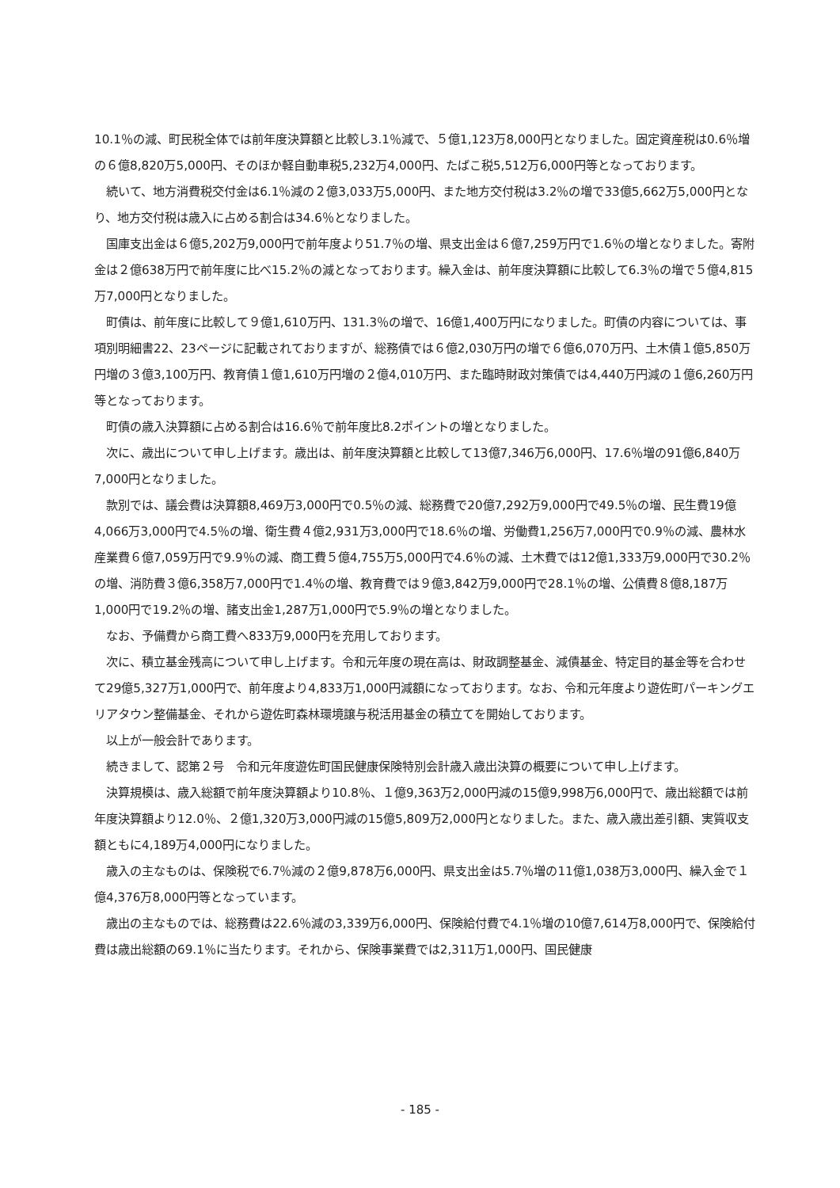10.1％の減、町民税全体では前年度決算額と比較し3.1％減で、５億1,123万8,000円となりました。固定資産税は0.6％増の６億8,820万5,000円、そのほか軽自動車税5,232万4,000円、たばこ税5,512万6,000円等となっております。
続いて、地方消費税交付金は6.1％減の２億3,033万5,000円、また地方交付税は3.2％の増で33億5,662万5,000円となり、地方交付税は歳入に占める割合は34.6％となりました。
国庫支出金は６億5,202万9,000円で前年度より51.7％の増、県支出金は６億7,259万円で1.6％の増となりました。寄附金は２億638万円で前年度に比べ15.2％の減となっております。繰入金は、前年度決算額に比較して6.3％の増で５億4,815万7,000円となりました。
町債は、前年度に比較して９億1,610万円、131.3％の増で、16億1,400万円になりました。町債の内容については、事項別明細書22、23ページに記載されておりますが、総務債では６億2,030万円の増で６億6,070万円、土木債１億5,850万円増の３億3,100万円、教育債１億1,610万円増の２億4,010万円、また臨時財政対策債では4,440万円減の１億6,260万円等となっております。
町債の歳入決算額に占める割合は16.6％で前年度比8.2ポイントの増となりました。
次に、歳出について申し上げます。歳出は、前年度決算額と比較して13億7,346万6,000円、17.6％増の91億6,840万7,000円となりました。
款別では、議会費は決算額8,469万3,000円で0.5％の減、総務費で20億7,292万9,000円で49.5％の増、民生費19億4,066万3,000円で4.5％の増、衛生費４億2,931万3,000円で18.6％の増、労働費1,256万7,000円で0.9％の減、農林水産業費６億7,059万円で9.9％の減、商工費５億4,755万5,000円で4.6％の減、土木費では12億1,333万9,000円で30.2％の増、消防費３億6,358万7,000円で1.4％の増、教育費では９億3,842万9,000円で28.1％の増、公債費８億8,187万1,000円で19.2％の増、諸支出金1,287万1,000円で5.9％の増となりました。
なお、予備費から商工費へ833万9,000円を充用しております。
次に、積立基金残高について申し上げます。令和元年度の現在高は、財政調整基金、減債基金、特定目的基金等を合わせて29億5,327万1,000円で、前年度より4,833万1,000円減額になっております。なお、令和元年度より遊佐町パーキングエリアタウン整備基金、それから遊佐町森林環境譲与税活用基金の積立てを開始しております。
以上が一般会計であります。
続きまして、認第２号　令和元年度遊佐町国民健康保険特別会計歳入歳出決算の概要について申し上げます。
決算規模は、歳入総額で前年度決算額より10.8％、１億9,363万2,000円減の15億9,998万6,000円で、歳出総額では前年度決算額より12.0％、２億1,320万3,000円減の15億5,809万2,000円となりました。また、歳入歳出差引額、実質収支額ともに4,189万4,000円になりました。
歳入の主なものは、保険税で6.7％減の２億9,878万6,000円、県支出金は5.7％増の11億1,038万3,000円、繰入金で１億4,376万8,000円等となっています。
歳出の主なものでは、総務費は22.6％減の3,339万6,000円、保険給付費で4.1％増の10億7,614万8,000円で、保険給付費は歳出総額の69.1％に当たります。それから、保険事業費では2,311万1,000円、国民健康
- 185 -